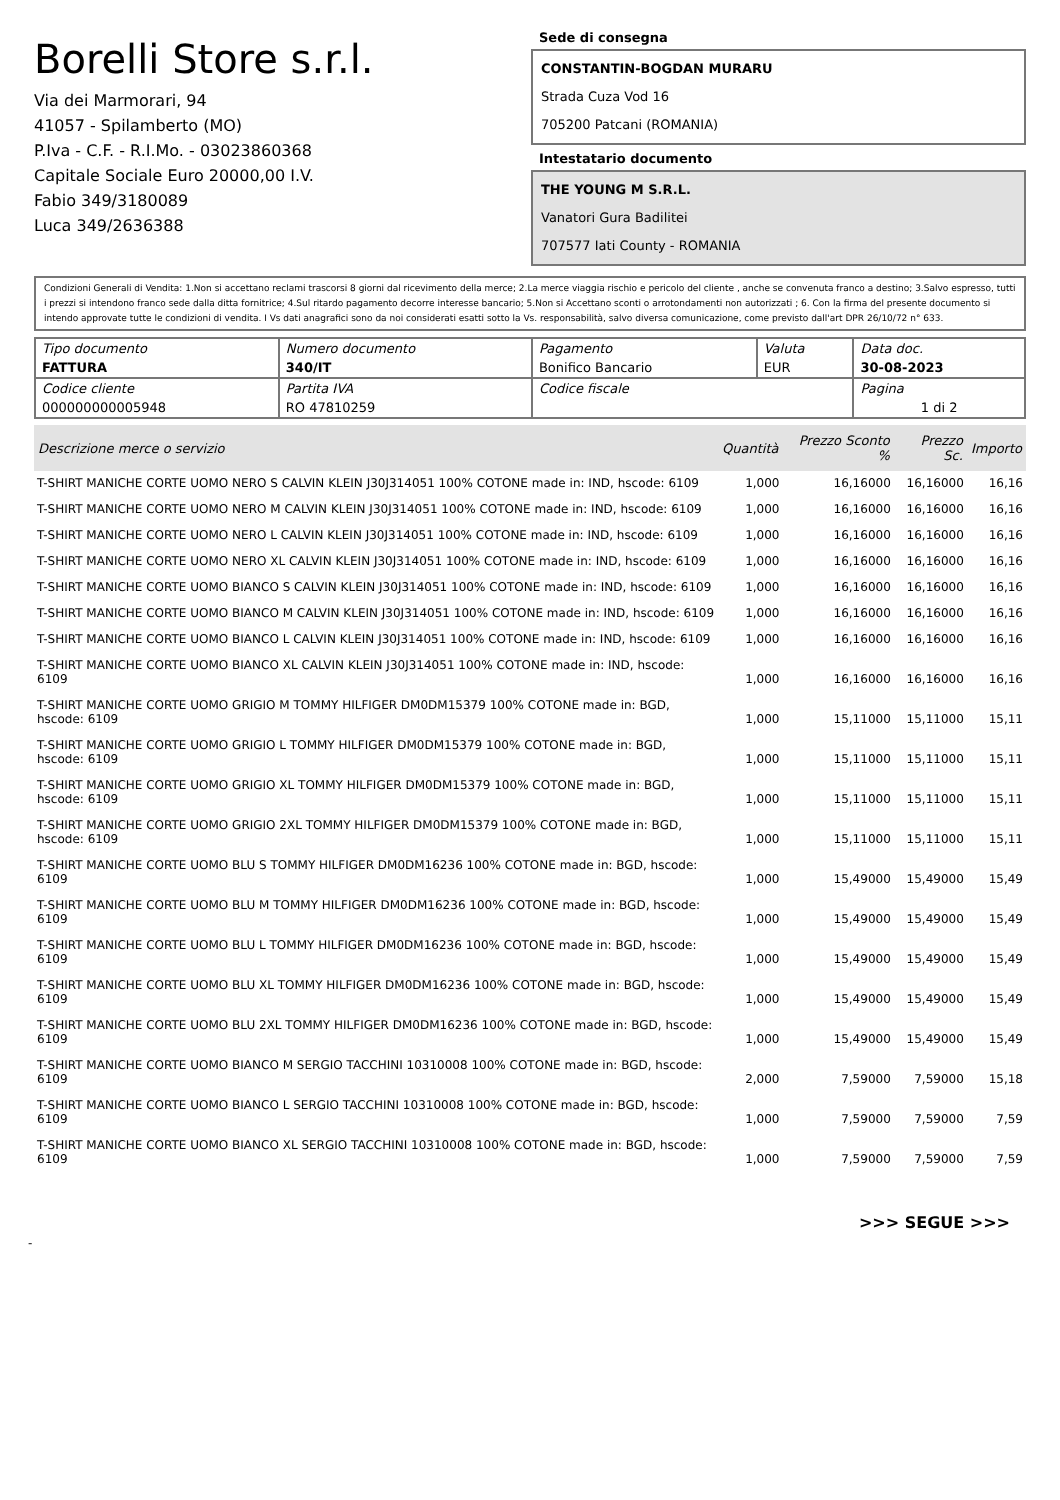Borelli Store s.r.l.
Via dei Marmorari, 94
41057 - Spilamberto (MO)
P.Iva - C.F. - R.I.Mo. - 03023860368
Capitale Sociale Euro 20000,00 I.V.
Fabio 349/3180089
Luca 349/2636388
Sede di consegna
CONSTANTIN-BOGDAN MURARU
Strada Cuza Vod 16
705200 Patcani (ROMANIA)
Intestatario documento
THE YOUNG M S.R.L.
Vanatori Gura Badilitei
707577 Iati County - ROMANIA
Condizioni Generali di Vendita: 1.Non si accettano reclami trascorsi 8 giorni dal ricevimento della merce; 2.La merce viaggia rischio e pericolo del cliente , anche se convenuta franco a destino; 3.Salvo espresso, tutti i prezzi si intendono franco sede dalla ditta fornitrice; 4.Sul ritardo pagamento decorre interesse bancario; 5.Non si Accettano sconti o arrotondamenti non autorizzati ; 6. Con la firma del presente documento si intendo approvate tutte le condizioni di vendita. I Vs dati anagrafici sono da noi considerati esatti sotto la Vs. responsabilità, salvo diversa comunicazione, come previsto dall'art DPR 26/10/72 n° 633.
| Tipo documento FATTURA | Numero documento 340/IT | Pagamento Bonifico Bancario | Valuta EUR | Data doc. 30-08-2023 |
| Codice cliente 000000000005948 | Partita IVA RO 47810259 | Codice fiscale | | Pagina 1 di 2 |
| Descrizione merce o servizio | Quantità | Prezzo Sconto % | Prezzo Sc. | Importo |
| --- | --- | --- | --- | --- |
| T-SHIRT MANICHE CORTE UOMO NERO S CALVIN KLEIN J30J314051 100% COTONE made in: IND, hscode: 6109 | 1,000 | 16,16000 | 16,16000 | 16,16 |
| T-SHIRT MANICHE CORTE UOMO NERO M CALVIN KLEIN J30J314051 100% COTONE made in: IND, hscode: 6109 | 1,000 | 16,16000 | 16,16000 | 16,16 |
| T-SHIRT MANICHE CORTE UOMO NERO L CALVIN KLEIN J30J314051 100% COTONE made in: IND, hscode: 6109 | 1,000 | 16,16000 | 16,16000 | 16,16 |
| T-SHIRT MANICHE CORTE UOMO NERO XL CALVIN KLEIN J30J314051 100% COTONE made in: IND, hscode: 6109 | 1,000 | 16,16000 | 16,16000 | 16,16 |
| T-SHIRT MANICHE CORTE UOMO BIANCO S CALVIN KLEIN J30J314051 100% COTONE made in: IND, hscode: 6109 | 1,000 | 16,16000 | 16,16000 | 16,16 |
| T-SHIRT MANICHE CORTE UOMO BIANCO M CALVIN KLEIN J30J314051 100% COTONE made in: IND, hscode: 6109 | 1,000 | 16,16000 | 16,16000 | 16,16 |
| T-SHIRT MANICHE CORTE UOMO BIANCO L CALVIN KLEIN J30J314051 100% COTONE made in: IND, hscode: 6109 | 1,000 | 16,16000 | 16,16000 | 16,16 |
| T-SHIRT MANICHE CORTE UOMO BIANCO XL CALVIN KLEIN J30J314051 100% COTONE made in: IND, hscode: 6109 | 1,000 | 16,16000 | 16,16000 | 16,16 |
| T-SHIRT MANICHE CORTE UOMO GRIGIO M TOMMY HILFIGER DM0DM15379 100% COTONE made in: BGD, hscode: 6109 | 1,000 | 15,11000 | 15,11000 | 15,11 |
| T-SHIRT MANICHE CORTE UOMO GRIGIO L TOMMY HILFIGER DM0DM15379 100% COTONE made in: BGD, hscode: 6109 | 1,000 | 15,11000 | 15,11000 | 15,11 |
| T-SHIRT MANICHE CORTE UOMO GRIGIO XL TOMMY HILFIGER DM0DM15379 100% COTONE made in: BGD, hscode: 6109 | 1,000 | 15,11000 | 15,11000 | 15,11 |
| T-SHIRT MANICHE CORTE UOMO GRIGIO 2XL TOMMY HILFIGER DM0DM15379 100% COTONE made in: BGD, hscode: 6109 | 1,000 | 15,11000 | 15,11000 | 15,11 |
| T-SHIRT MANICHE CORTE UOMO BLU S TOMMY HILFIGER DM0DM16236 100% COTONE made in: BGD, hscode: 6109 | 1,000 | 15,49000 | 15,49000 | 15,49 |
| T-SHIRT MANICHE CORTE UOMO BLU M TOMMY HILFIGER DM0DM16236 100% COTONE made in: BGD, hscode: 6109 | 1,000 | 15,49000 | 15,49000 | 15,49 |
| T-SHIRT MANICHE CORTE UOMO BLU L TOMMY HILFIGER DM0DM16236 100% COTONE made in: BGD, hscode: 6109 | 1,000 | 15,49000 | 15,49000 | 15,49 |
| T-SHIRT MANICHE CORTE UOMO BLU XL TOMMY HILFIGER DM0DM16236 100% COTONE made in: BGD, hscode: 6109 | 1,000 | 15,49000 | 15,49000 | 15,49 |
| T-SHIRT MANICHE CORTE UOMO BLU 2XL TOMMY HILFIGER DM0DM16236 100% COTONE made in: BGD, hscode: 6109 | 1,000 | 15,49000 | 15,49000 | 15,49 |
| T-SHIRT MANICHE CORTE UOMO BIANCO M SERGIO TACCHINI 10310008 100% COTONE made in: BGD, hscode: 6109 | 2,000 | 7,59000 | 7,59000 | 15,18 |
| T-SHIRT MANICHE CORTE UOMO BIANCO L SERGIO TACCHINI 10310008 100% COTONE made in: BGD, hscode: 6109 | 1,000 | 7,59000 | 7,59000 | 7,59 |
| T-SHIRT MANICHE CORTE UOMO BIANCO XL SERGIO TACCHINI 10310008 100% COTONE made in: BGD, hscode: 6109 | 1,000 | 7,59000 | 7,59000 | 7,59 |
>>> SEGUE >>>
-